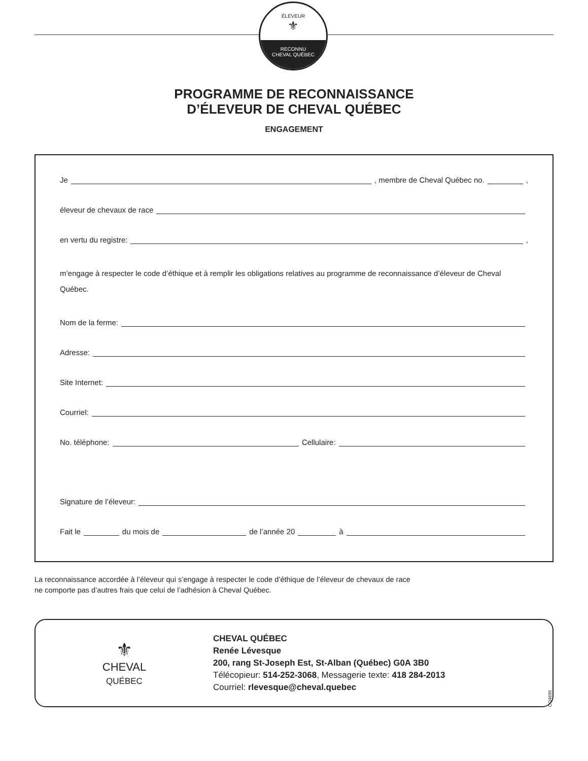ÉLEVEUR
⚜
RECONNU
CHEVAL QUÉBEC
PROGRAMME DE RECONNAISSANCE
D’ÉLEVEUR DE CHEVAL QUÉBEC
ENGAGEMENT
Je , membre de Cheval Québec no. ,
éleveur de chevaux de race
en vertu du registre: ,
m’engage à respecter le code d’éthique et à remplir les obligations relatives au programme de reconnaissance d’éleveur de Cheval Québec.
Nom de la ferme:
Adresse:
Site Internet:
Courriel:
No. téléphone: Cellulaire:
Signature de l’éleveur:
Fait le du mois de de l’année 20 à
La reconnaissance accordée à l’éleveur qui s’engage à respecter le code d’éthique de l’éleveur de chevaux de race
ne comporte pas d’autres frais que celui de l’adhésion à Cheval Québec.
⚜
CHEVAL
QUÉBEC
CHEVAL QUÉBEC
Renée Lévesque
200, rang St-Joseph Est, St-Alban (Québec) G0A 3B0
Télécopieur: 514-252-3068, Messagerie texte: 418 284-2013
Courriel: rlevesque@cheval.quebec
CQ4695